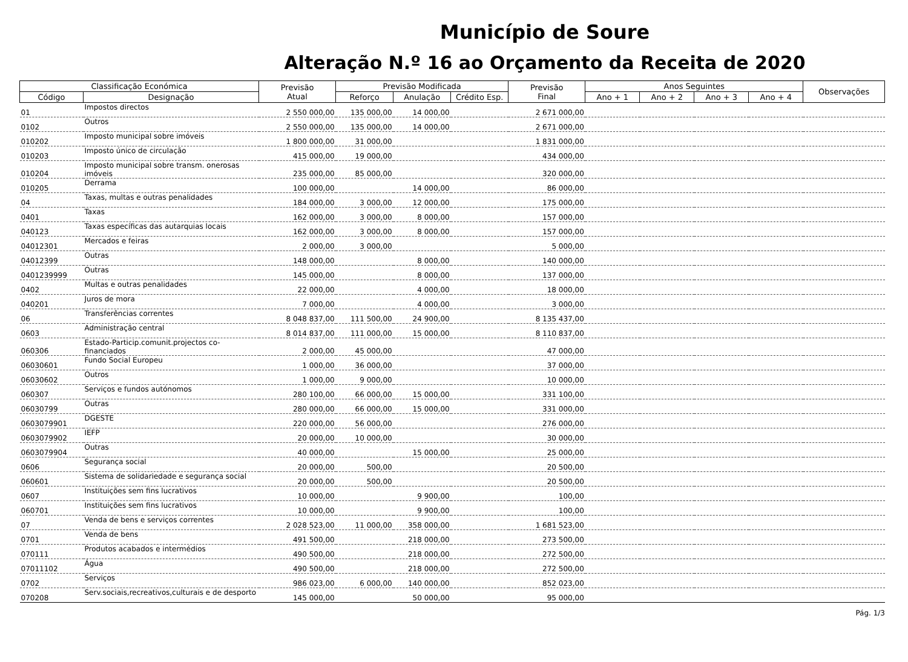Município de Soure
Alteração N.º 16 ao Orçamento da Receita de 2020
| Classificação Económica | | Previsão Atual | Previsão Modificada | | | Previsão Final | Anos Seguintes | | | | Observações |
| --- | --- | --- | --- | --- | --- | --- | --- | --- | --- | --- | --- |
| Código | Designação | | Reforço | Anulação | Crédito Esp. | | Ano + 1 | Ano + 2 | Ano + 3 | Ano + 4 | |
| 01 | Impostos directos | 2 550 000,00 | 135 000,00 | 14 000,00 | | 2 671 000,00 | | | | | |
| 0102 | Outros | 2 550 000,00 | 135 000,00 | 14 000,00 | | 2 671 000,00 | | | | | |
| 010202 | Imposto municipal sobre imóveis | 1 800 000,00 | 31 000,00 | | | 1 831 000,00 | | | | | |
| 010203 | Imposto único de circulação | 415 000,00 | 19 000,00 | | | 434 000,00 | | | | | |
| 010204 | Imposto municipal sobre transm. onerosas imóveis | 235 000,00 | 85 000,00 | | | 320 000,00 | | | | | |
| 010205 | Derrama | 100 000,00 | | 14 000,00 | | 86 000,00 | | | | | |
| 04 | Taxas, multas e outras penalidades | 184 000,00 | 3 000,00 | 12 000,00 | | 175 000,00 | | | | | |
| 0401 | Taxas | 162 000,00 | 3 000,00 | 8 000,00 | | 157 000,00 | | | | | |
| 040123 | Taxas específicas das autarquias locais | 162 000,00 | 3 000,00 | 8 000,00 | | 157 000,00 | | | | | |
| 04012301 | Mercados e feiras | 2 000,00 | 3 000,00 | | | 5 000,00 | | | | | |
| 04012399 | Outras | 148 000,00 | | 8 000,00 | | 140 000,00 | | | | | |
| 0401239999 | Outras | 145 000,00 | | 8 000,00 | | 137 000,00 | | | | | |
| 0402 | Multas e outras penalidades | 22 000,00 | | 4 000,00 | | 18 000,00 | | | | | |
| 040201 | Juros de mora | 7 000,00 | | 4 000,00 | | 3 000,00 | | | | | |
| 06 | Transferências correntes | 8 048 837,00 | 111 500,00 | 24 900,00 | | 8 135 437,00 | | | | | |
| 0603 | Administração central | 8 014 837,00 | 111 000,00 | 15 000,00 | | 8 110 837,00 | | | | | |
| 060306 | Estado-Particip.comunit.projectos co-financiados | 2 000,00 | 45 000,00 | | | 47 000,00 | | | | | |
| 06030601 | Fundo Social Europeu | 1 000,00 | 36 000,00 | | | 37 000,00 | | | | | |
| 06030602 | Outros | 1 000,00 | 9 000,00 | | | 10 000,00 | | | | | |
| 060307 | Serviços e fundos autónomos | 280 100,00 | 66 000,00 | 15 000,00 | | 331 100,00 | | | | | |
| 06030799 | Outras | 280 000,00 | 66 000,00 | 15 000,00 | | 331 000,00 | | | | | |
| 0603079901 | DGESTE | 220 000,00 | 56 000,00 | | | 276 000,00 | | | | | |
| 0603079902 | IEFP | 20 000,00 | 10 000,00 | | | 30 000,00 | | | | | |
| 0603079904 | Outras | 40 000,00 | | 15 000,00 | | 25 000,00 | | | | | |
| 0606 | Segurança social | 20 000,00 | 500,00 | | | 20 500,00 | | | | | |
| 060601 | Sistema de solidariedade e segurança social | 20 000,00 | 500,00 | | | 20 500,00 | | | | | |
| 0607 | Instituições sem fins lucrativos | 10 000,00 | | 9 900,00 | | 100,00 | | | | | |
| 060701 | Instituições sem fins lucrativos | 10 000,00 | | 9 900,00 | | 100,00 | | | | | |
| 07 | Venda de bens e serviços correntes | 2 028 523,00 | 11 000,00 | 358 000,00 | | 1 681 523,00 | | | | | |
| 0701 | Venda de bens | 491 500,00 | | 218 000,00 | | 273 500,00 | | | | | |
| 070111 | Produtos acabados e intermédios | 490 500,00 | | 218 000,00 | | 272 500,00 | | | | | |
| 07011102 | Água | 490 500,00 | | 218 000,00 | | 272 500,00 | | | | | |
| 0702 | Serviços | 986 023,00 | 6 000,00 | 140 000,00 | | 852 023,00 | | | | | |
| 070208 | Serv.sociais,recreativos,culturais e de desporto | 145 000,00 | | 50 000,00 | | 95 000,00 | | | | | |
Pág. 1/3